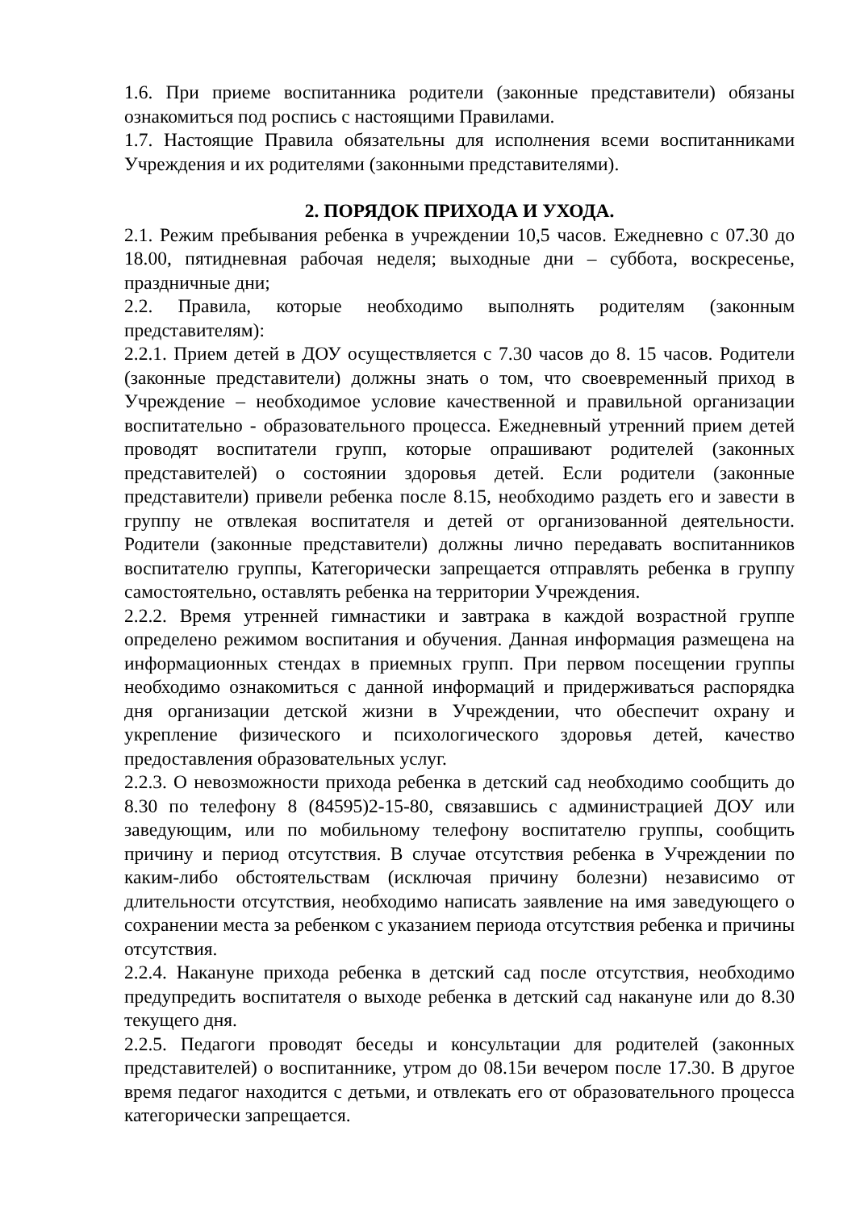1.6. При приеме воспитанника родители (законные представители) обязаны ознакомиться под роспись с настоящими Правилами.
1.7. Настоящие Правила обязательны для исполнения всеми воспитанниками Учреждения и их родителями (законными представителями).
2. ПОРЯДОК ПРИХОДА И УХОДА.
2.1. Режим пребывания ребенка в учреждении 10,5 часов. Ежедневно с 07.30 до 18.00, пятидневная рабочая неделя; выходные дни – суббота, воскресенье, праздничные дни;
2.2. Правила, которые необходимо выполнять родителям (законным представителям):
2.2.1. Прием детей в ДОУ осуществляется с 7.30 часов до 8. 15 часов. Родители (законные представители) должны знать о том, что своевременный приход в Учреждение – необходимое условие качественной и правильной организации воспитательно - образовательного процесса. Ежедневный утренний прием детей проводят воспитатели групп, которые опрашивают родителей (законных представителей) о состоянии здоровья детей. Если родители (законные представители) привели ребенка после 8.15, необходимо раздеть его и завести в группу не отвлекая воспитателя и детей от организованной деятельности. Родители (законные представители) должны лично передавать воспитанников воспитателю группы, Категорически запрещается отправлять ребенка в группу самостоятельно, оставлять ребенка на территории Учреждения.
2.2.2. Время утренней гимнастики и завтрака в каждой возрастной группе определено режимом воспитания и обучения. Данная информация размещена на информационных стендах в приемных групп. При первом посещении группы необходимо ознакомиться с данной информаций и придерживаться распорядка дня организации детской жизни в Учреждении, что обеспечит охрану и укрепление физического и психологического здоровья детей, качество предоставления образовательных услуг.
2.2.3. О невозможности прихода ребенка в детский сад необходимо сообщить до 8.30 по телефону 8 (84595)2-15-80, связавшись с администрацией ДОУ или заведующим, или по мобильному телефону воспитателю группы, сообщить причину и период отсутствия. В случае отсутствия ребенка в Учреждении по каким-либо обстоятельствам (исключая причину болезни) независимо от длительности отсутствия, необходимо написать заявление на имя заведующего о сохранении места за ребенком с указанием периода отсутствия ребенка и причины отсутствия.
2.2.4. Накануне прихода ребенка в детский сад после отсутствия, необходимо предупредить воспитателя о выходе ребенка в детский сад накануне или до 8.30 текущего дня.
2.2.5. Педагоги проводят беседы и консультации для родителей (законных представителей) о воспитаннике, утром до 08.15и вечером после 17.30. В другое время педагог находится с детьми, и отвлекать его от образовательного процесса категорически запрещается.